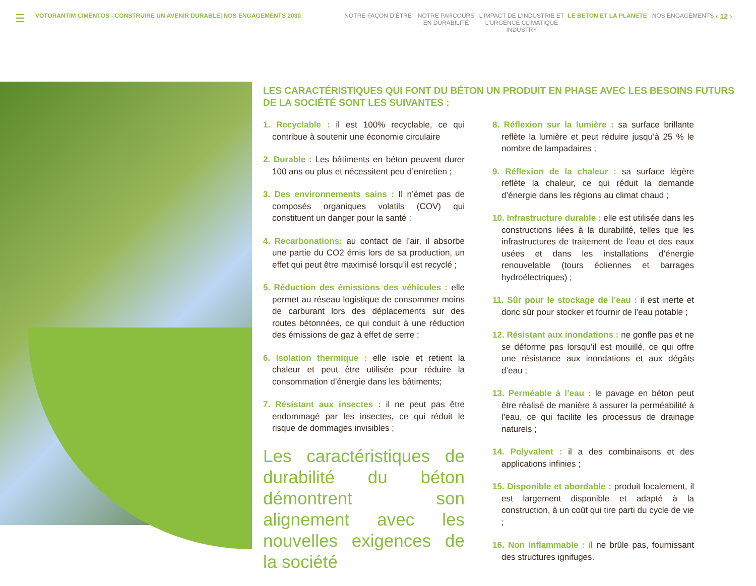☰
VOTORANTIM CIMENTOS - CONSTRUIRE UN AVENIR DURABLE| NOS ENGAGEMENTS 2030 NOTRE FAÇON D’ÊTRE NOTRE PARCOURS EN DURABILITÉ
L’IMPACT DE L’INDUSTRIE ET L’URGENCE CLIMATIQUE INDUSTRY
LE BETON ET LA PLANETE NOS ENGAGEMENTS
‹ 12 ›
LES CARACTÉRISTIQUES QUI FONT DU BÉTON UN PRODUIT EN PHASE AVEC LES BESOINS FUTURS DE LA SOCIÉTÉ SONT LES SUIVANTES :
1. Recyclable : il est 100% recyclable, ce qui contribue à soutenir une économie circulaire
2. Durable : Les bâtiments en béton peuvent durer 100 ans ou plus et nécessitent peu d’entretien ;
3. Des environnements sains : Il n’émet pas de composés organiques volatils (COV) qui constituent un danger pour la santé ;
4. Recarbonations: au contact de l’air, il absorbe une partie du CO2 émis lors de sa production, un effet qui peut être maximisé lorsqu’il est recyclé ;
5. Réduction des émissions des véhicules : elle permet au réseau logistique de consommer moins de carburant lors des déplacements sur des routes bétonnées, ce qui conduit à une réduction des émissions de gaz à effet de serre ;
6. Isolation thermique : elle isole et retient la chaleur et peut être utilisée pour réduire la consommation d’énergie dans les bâtiments;
7. Résistant aux insectes : il ne peut pas être endommagé par les insectes, ce qui réduit le risque de dommages invisibles ;
Les caractéristiques de durabilité du béton démontrent son alignement avec les nouvelles exigences de la société
8. Réflexion sur la lumière : sa surface brillante reflète la lumière et peut réduire jusqu’à 25 % le nombre de lampadaires ;
9. Réflexion de la chaleur : sa surface légère reflète la chaleur, ce qui réduit la demande d’énergie dans les régions au climat chaud ;
10. Infrastructure durable : elle est utilisée dans les constructions liées à la durabilité, telles que les infrastructures de traitement de l’eau et des eaux usées et dans les installations d’énergie renouvelable (tours éoliennes et barrages hydroélectriques) ;
11. Sûr pour le stockage de l’eau : il est inerte et donc sûr pour stocker et fournir de l’eau potable ;
12. Résistant aux inondations : ne gonfle pas et ne se déforme pas lorsqu’il est mouillé, ce qui offre une résistance aux inondations et aux dégâts d’eau ;
13. Perméable à l’eau : le pavage en béton peut être réalisé de manière à assurer la perméabilité à l’eau, ce qui facilite les processus de drainage naturels ;
14. Polyvalent : il a des combinaisons et des applications infinies ;
15. Disponible et abordable : produit localement, il est largement disponible et adapté à la construction, à un coût qui tire parti du cycle de vie ;
16. Non inflammable : il ne brûle pas, fournissant des structures ignifuges.